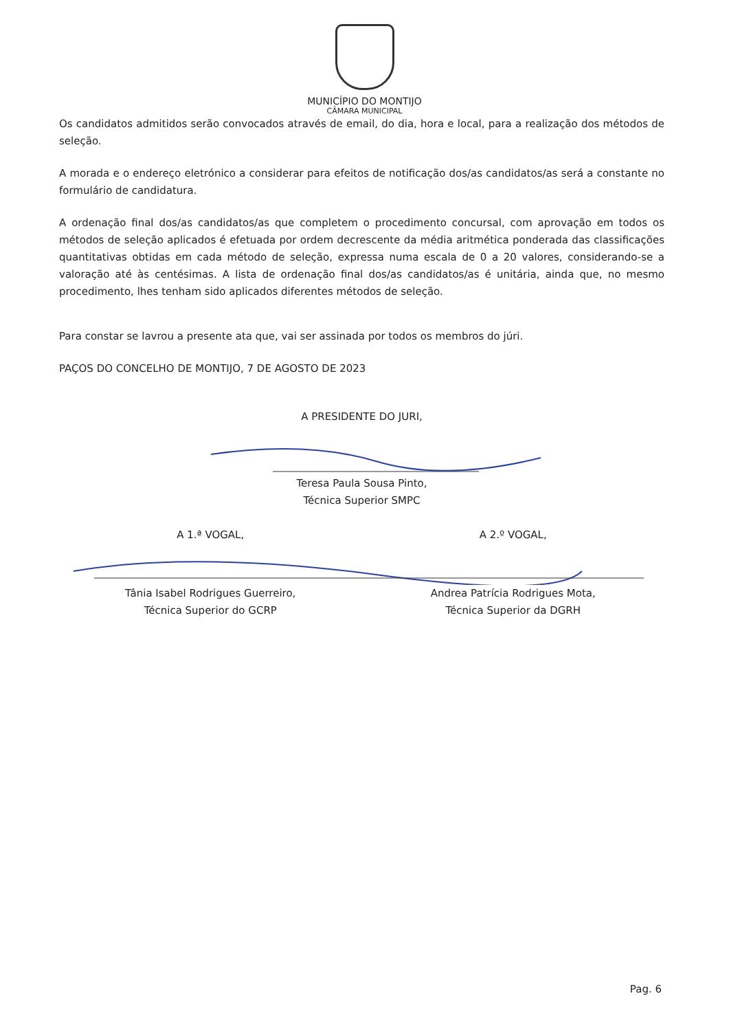MUNICÍPIO DO MONTIJO
CÂMARA MUNICIPAL
Os candidatos admitidos serão convocados através de email, do dia, hora e local, para a realização dos métodos de seleção.
A morada e o endereço eletrónico a considerar para efeitos de notificação dos/as candidatos/as será a constante no formulário de candidatura.
A ordenação final dos/as candidatos/as que completem o procedimento concursal, com aprovação em todos os métodos de seleção aplicados é efetuada por ordem decrescente da média aritmética ponderada das classificações quantitativas obtidas em cada método de seleção, expressa numa escala de 0 a 20 valores, considerando-se a valoração até às centésimas. A lista de ordenação final dos/as candidatos/as é unitária, ainda que, no mesmo procedimento, lhes tenham sido aplicados diferentes métodos de seleção.
Para constar se lavrou a presente ata que, vai ser assinada por todos os membros do júri.
PAÇOS DO CONCELHO DE MONTIJO, 7 DE AGOSTO DE 2023
A PRESIDENTE DO JURI,
Teresa Paula Sousa Pinto,
Técnica Superior SMPC
A 1.ª VOGAL, A 2.º VOGAL,
Tânia Isabel Rodrigues Guerreiro,
Técnica Superior do GCRP
Andrea Patrícia Rodrigues Mota,
Técnica Superior da DGRH
Pag. 6